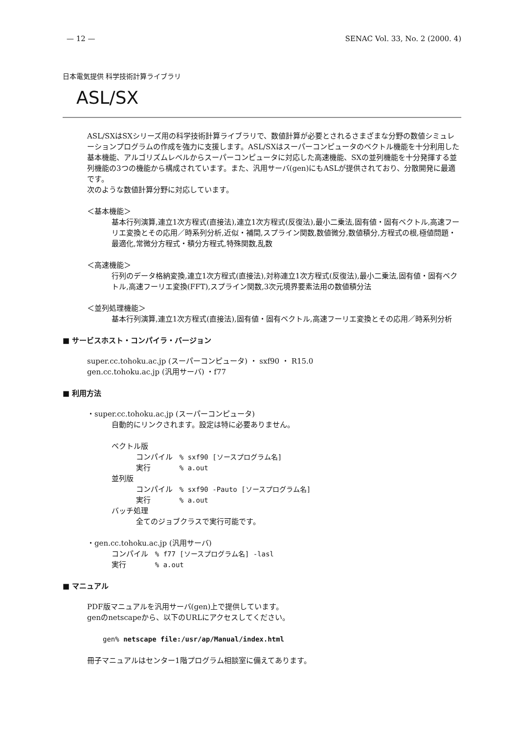— 12 — SENAC Vol. 33, No. 2 (2000. 4)
日本電気提供 科学技術計算ライブラリ
ASL/SX
ASL/SXはSXシリーズ用の科学技術計算ライブラリで、数値計算が必要とされるさまざまな分野の数値シミュレーションプログラムの作成を強力に支援します。ASL/SXはスーパーコンピュータのベクトル機能を十分利用した基本機能、アルゴリズムレベルからスーパーコンピュータに対応した高速機能、SXの並列機能を十分発揮する並列機能の3つの機能から構成されています。また、汎用サーバ(gen)にもASLが提供されており、分散開発に最適です。
次のような数値計算分野に対応しています。
＜基本機能＞
基本行列演算,連立1次方程式(直接法),連立1次方程式(反復法),最小二乗法,固有値・固有ベクトル,高速フーリエ変換とその応用／時系列分析,近似・補間,スプライン関数,数値微分,数値積分,方程式の根,極値問題・最適化,常微分方程式・積分方程式,特殊関数,乱数
＜高速機能＞
行列のデータ格納変換,連立1次方程式(直接法),対称連立1次方程式(反復法),最小二乗法,固有値・固有ベクトル,高速フーリエ変換(FFT),スプライン関数,3次元境界要素法用の数値積分法
＜並列処理機能＞
基本行列演算,連立1次方程式(直接法),固有値・固有ベクトル,高速フーリエ変換とその応用／時系列分析
■ サービスホスト・コンパイラ・バージョン
super.cc.tohoku.ac.jp (スーパーコンピュータ) ・ sxf90 ・ R15.0
gen.cc.tohoku.ac.jp (汎用サーバ) ・f77
■ 利用方法
・super.cc.tohoku.ac.jp (スーパーコンピュータ)
自動的にリンクされます。設定は特に必要ありません。
ベクトル版
コンパイル % sxf90 [ソースプログラム名]
実行 % a.out
並列版
コンパイル % sxf90 -Pauto [ソースプログラム名]
実行 % a.out
バッチ処理
全てのジョブクラスで実行可能です。
・gen.cc.tohoku.ac.jp (汎用サーバ)
コンパイル % f77 [ソースプログラム名] -lasl
実行 % a.out
■ マニュアル
PDF版マニュアルを汎用サーバ(gen)上で提供しています。
genのnetscapeから、以下のURLにアクセスしてください。
gen% netscape file:/usr/ap/Manual/index.html
冊子マニュアルはセンター1階プログラム相談室に備えてあります。